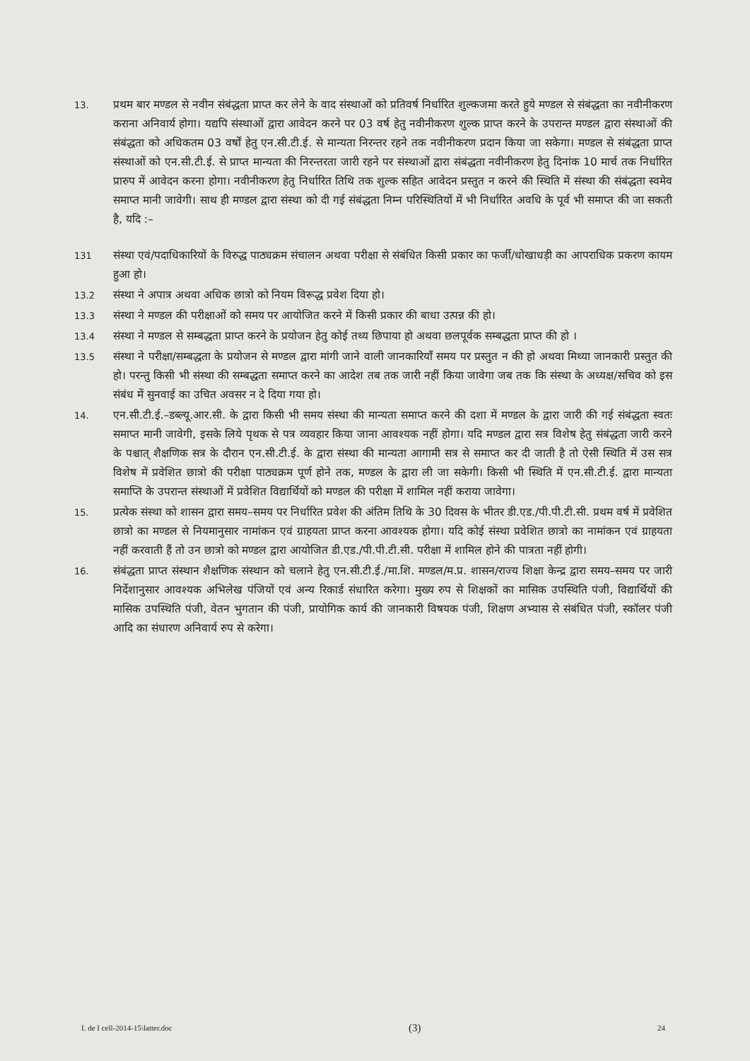13.
प्रथम बार मण्डल से नवीन संबंद्धता प्राप्त कर लेने के वाद संस्थाओं को प्रतिवर्ष निर्धारित शुल्कजमा करते हुये मण्डल से संबंद्धता का नवीनीकरण कराना अनिवार्य होगा। यद्यपि संस्थाओं द्वारा आवेदन करने पर 03 वर्ष हेतु नवीनीकरण शुल्क प्राप्त करने के उपरान्त मण्डल द्वारा संस्थाओं की संबंद्धता को अधिकतम 03 वर्षों हेतु एन.सी.टी.ई. से मान्यता निरन्तर रहने तक नवीनीकरण प्रदान किया जा सकेगा। मण्डल से संबंद्धता प्राप्त संस्थाओं को एन.सी.टी.ई. से प्राप्त मान्यता की निरन्तरता जारी रहने पर संस्थाओं द्वारा संबंद्धता नवीनीकरण हेतु दिनांक 10 मार्च तक निर्धारित प्रारुप में आवेदन करना होगा। नवीनीकरण हेतु निर्धारित तिथि तक शुल्क सहित आवेदन प्रस्तुत न करने की स्थिति में संस्था की संबंद्धता स्वमेव समाप्त मानी जावेगी। साथ ही मण्डल द्वारा संस्था को दी गई संबंद्धता निम्न परिस्थितियों में भी निर्धारित अवधि के पूर्व भी समाप्त की जा सकती है, यदि :–
131
संस्था एवं/पदाधिकारियों के विरुद्ध पाठ्यक्रम संचालन अथवा परीक्षा से संबंधित किसी प्रकार का फर्जी/धोखाधड़ी का आपराधिक प्रकरण कायम हुआ हो।
13.2
संस्था ने अपात्र अथवा अधिक छात्रो को नियम विरूद्ध प्रवेश दिया हो।
13.3
संस्था ने मण्डल की परीक्षाओं को समय पर आयोजित करने में किसी प्रकार की बाधा उत्पन्न की हो।
13.4
संस्था ने मण्डल से सम्बद्धता प्राप्त करने के प्रयोजन हेतु कोई तथ्य छिपाया हो अथवा छलपूर्वक सम्बद्धता प्राप्त की हो ।
13.5
संस्था ने परीक्षा/सम्बद्धता के प्रयोजन से मण्डल द्वारा मांगी जाने वाली जानकारियॉं समय पर प्रस्तुत न की हो अथवा मिथ्या जानकारी प्रस्तुत की हो। परन्तु किसी भी संस्था की सम्बद्धता समाप्त करने का आदेश तब तक जारी नहीं किया जावेगा जब तक कि संस्था के अध्यक्ष/सचिव को इस संबंध में सुनवाई का उचित अवसर न दे दिया गया हो।
14.
एन.सी.टी.ई.–डब्ल्यू.आर.सी. के द्वारा किसी भी समय संस्था की मान्यता समाप्त करने की दशा में मण्डल के द्वारा जारी की गई संबंद्धता स्वतः समाप्त मानी जावेगी, इसके लिये पृथक से पत्र व्यवहार किया जाना आवश्यक नहीं होगा। यदि मण्डल द्वारा सत्र विशेष हेतु संबंद्धता जारी करने के पश्चात् शैक्षणिक सत्र के दौरान एन.सी.टी.ई. के द्वारा संस्था की मान्यता आगामी सत्र से समाप्त कर दी जाती है तो ऐसी स्थिति में उस सत्र विशेष में प्रवेशित छात्रो की परीक्षा पाठ्यक्रम पूर्ण होने तक, मण्डल के द्वारा ली जा सकेगी। किसी भी स्थिति में एन.सी.टी.ई. द्वारा मान्यता समाप्ति के उपरान्त संस्थाओं में प्रवेशित विद्यार्थियों को मण्डल की परीक्षा में शामिल नहीं कराया जावेगा।
15.
प्रत्येक संस्था को शासन द्वारा समय–समय पर निर्धारित प्रवेश की अंतिम तिथि के 30 दिवस के भीतर डी.एड./पी.पी.टी.सी. प्रथम वर्ष में प्रवेशित छात्रो का मण्डल से नियमानुसार नामांकन एवं ग्राहयता प्राप्त करना आवश्यक होगा। यदि कोई संस्था प्रवेशित छात्रो का नामांकन एवं ग्राहयता नहीं करवाती हैं तो उन छात्रो को मण्डल द्वारा आयोजित डी.एड./पी.पी.टी.सी. परीक्षा में शामिल होने की पात्रता नहीं होगी।
16.
संबंद्धता प्राप्त संस्थान शैक्षणिक संस्थान को चलाने हेतु एन.सी.टी.ई./मा.शि. मण्डल/म.प्र. शासन/राज्य शिक्षा केन्द्र द्वारा समय–समय पर जारी निर्देशानुसार आवश्यक अभिलेख पंजियों एवं अन्य रिकार्ड संधारित करेगा। मुख्य रुप से शिक्षकों का मासिक उपस्थिति पंजी, विद्यार्थियों की मासिक उपस्थिति पंजी, वेतन भुगतान की पंजी, प्रायोगिक कार्य की जानकारी विषयक पंजी, शिक्षण अभ्यास से संबंधित पंजी, स्कॉलर पंजी आदि का संधारण अनिवार्य रुप से करेगा।
I. de I cell-2014-15\latter.doc (3) 24